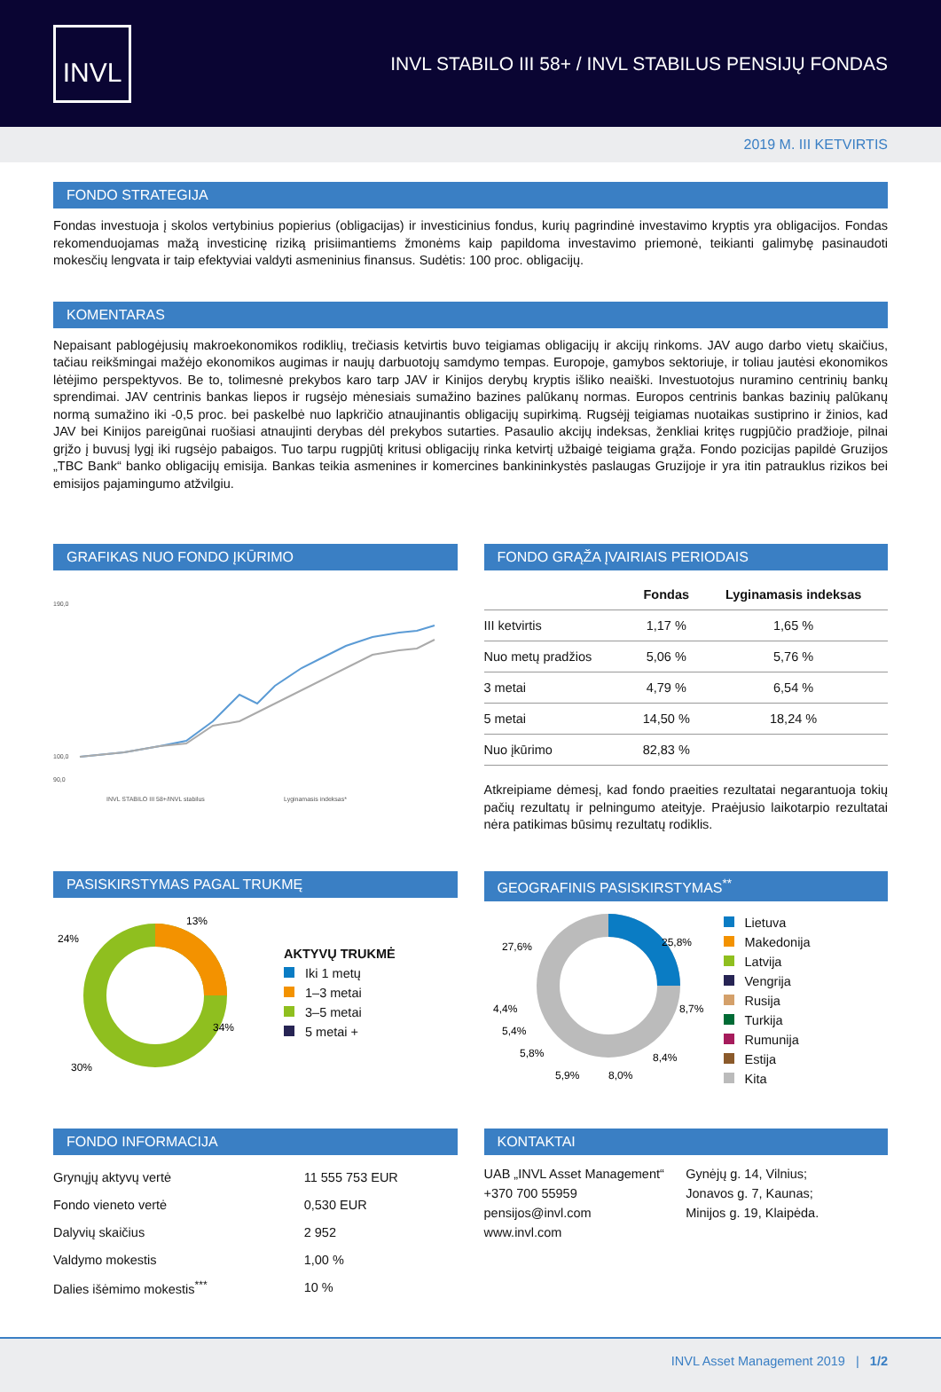INVL
INVL STABILO III 58+ / INVL STABILUS PENSIJŲ FONDAS
2019 M. III KETVIRTIS
FONDO STRATEGIJA
Fondas investuoja į skolos vertybinius popierius (obligacijas) ir investicinius fondus, kurių pagrindinė investavimo kryptis yra obligacijos. Fondas rekomenduojamas mažą investicinę riziką prisiimantiems žmonėms kaip papildoma investavimo priemonė, teikianti galimybę pasinaudoti mokesčių lengvata ir taip efektyviai valdyti asmeninius finansus. Sudėtis: 100 proc. obligacijų.
KOMENTARAS
Nepaisant pablogėjusių makroekonomikos rodiklių, trečiasis ketvirtis buvo teigiamas obligacijų ir akcijų rinkoms. JAV augo darbo vietų skaičius, tačiau reikšmingai mažėjo ekonomikos augimas ir naujų darbuotojų samdymo tempas. Europoje, gamybos sektoriuje, ir toliau jautėsi ekonomikos lėtėjimo perspektyvos. Be to, tolimesnė prekybos karo tarp JAV ir Kinijos derybų kryptis išliko neaiški. Investuotojus nuramino centrinių bankų sprendimai. JAV centrinis bankas liepos ir rugsėjo mėnesiais sumažino bazines palūkanų normas. Europos centrinis bankas bazinių palūkanų normą sumažino iki -0,5 proc. bei paskelbė nuo lapkričio atnaujinantis obligacijų supirkimą. Rugsėjį teigiamas nuotaikas sustiprino ir žinios, kad JAV bei Kinijos pareigūnai ruošiasi atnaujinti derybas dėl prekybos sutarties. Pasaulio akcijų indeksas, ženkliai kritęs rugpjūčio pradžioje, pilnai grįžo į buvusį lygį iki rugsėjo pabaigos. Tuo tarpu rugpjūtį kritusi obligacijų rinka ketvirtį užbaigė teigiama grąža. Fondo pozicijas papildė Gruzijos „TBC Bank“ banko obligacijų emisija. Bankas teikia asmenines ir komercines bankininkystės paslaugas Gruzijoje ir yra itin patrauklus rizikos bei emisijos pajamingumo atžvilgiu.
GRAFIKAS NUO FONDO ĮKŪRIMO
190,0
100,0
90,0
INVL STABILO III 58+/INVL stabilus
Lyginamasis indeksas*
FONDO GRĄŽA ĮVAIRIAIS PERIODAIS
| | Fondas | Lyginamasis indeksas |
| --- | --- | --- |
| III ketvirtis | 1,17 % | 1,65 % |
| Nuo metų pradžios | 5,06 % | 5,76 % |
| 3 metai | 4,79 % | 6,54 % |
| 5 metai | 14,50 % | 18,24 % |
| Nuo įkūrimo | 82,83 % | |
Atkreipiame dėmesį, kad fondo praeities rezultatai negarantuoja tokių pačių rezultatų ir pelningumo ateityje. Praėjusio laikotarpio rezultatai nėra patikimas būsimų rezultatų rodiklis.
PASISKIRSTYMAS PAGAL TRUKMĘ
13%
24%
34%
30%
AKTYVŲ TRUKMĖ
Iki 1 metų
1–3 metai
3–5 metai
5 metai +
GEOGRAFINIS PASISKIRSTYMAS<sup>**</sup>
25,8%
27,6%
8,7%
4,4%
5,4%
8,4%
5,8%
5,9%
8,0%
Lietuva
Makedonija
Latvija
Vengrija
Rusija
Turkija
Rumunija
Estija
Kita
FONDO INFORMACIJA
| Grynųjų aktyvų vertė | 11 555 753 EUR |
| Fondo vieneto vertė | 0,530 EUR |
| Dalyvių skaičius | 2 952 |
| Valdymo mokestis | 1,00 % |
| Dalies išėmimo mokestis<sup>***</sup> | 10 % |
KONTAKTAI
UAB „INVL Asset Management“
+370 700 55959
pensijos@invl.com
www.invl.com
Gynėjų g. 14, Vilnius;
Jonavos g. 7, Kaunas;
Minijos g. 19, Klaipėda.
INVL Asset Management 2019 | 1/2